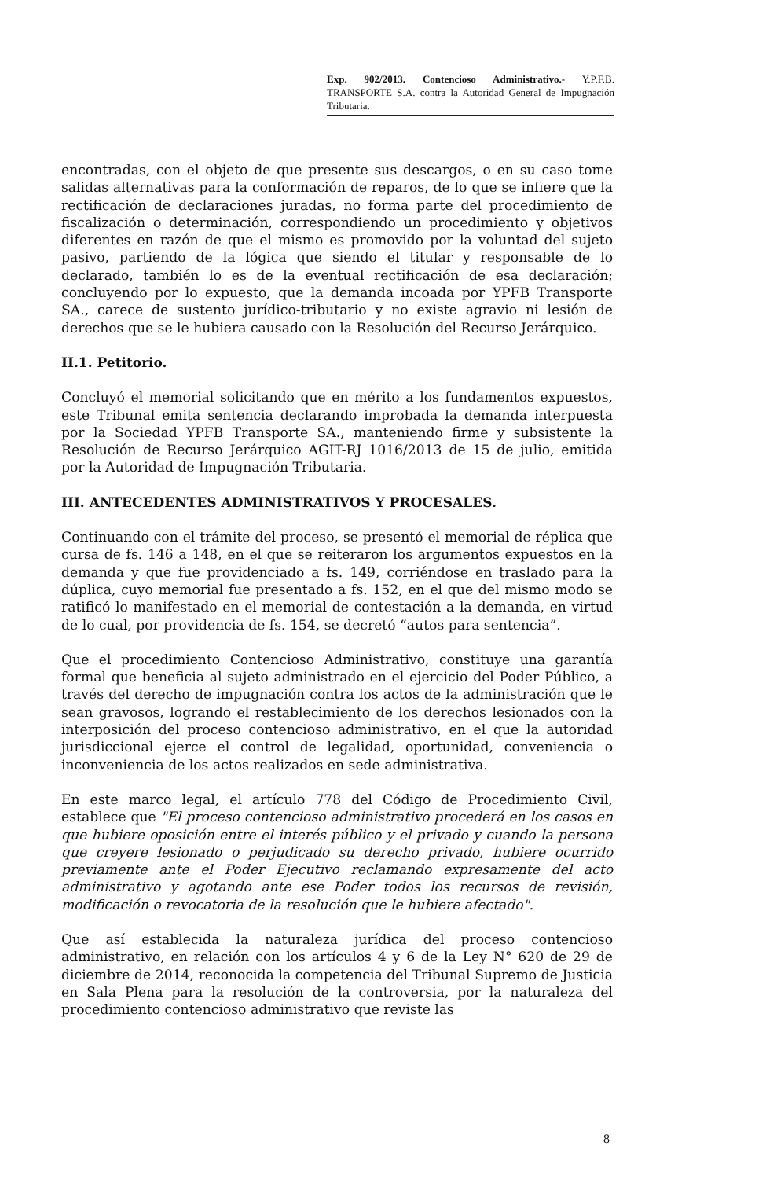Exp. 902/2013. Contencioso Administrativo.- Y.P.F.B. TRANSPORTE S.A. contra la Autoridad General de Impugnación Tributaria.
encontradas, con el objeto de que presente sus descargos, o en su caso tome salidas alternativas para la conformación de reparos, de lo que se infiere que la rectificación de declaraciones juradas, no forma parte del procedimiento de fiscalización o determinación, correspondiendo un procedimiento y objetivos diferentes en razón de que el mismo es promovido por la voluntad del sujeto pasivo, partiendo de la lógica que siendo el titular y responsable de lo declarado, también lo es de la eventual rectificación de esa declaración; concluyendo por lo expuesto, que la demanda incoada por YPFB Transporte SA., carece de sustento jurídico-tributario y no existe agravio ni lesión de derechos que se le hubiera causado con la Resolución del Recurso Jerárquico.
II.1. Petitorio.
Concluyó el memorial solicitando que en mérito a los fundamentos expuestos, este Tribunal emita sentencia declarando improbada la demanda interpuesta por la Sociedad YPFB Transporte SA., manteniendo firme y subsistente la Resolución de Recurso Jerárquico AGIT-RJ 1016/2013 de 15 de julio, emitida por la Autoridad de Impugnación Tributaria.
III. ANTECEDENTES ADMINISTRATIVOS Y PROCESALES.
Continuando con el trámite del proceso, se presentó el memorial de réplica que cursa de fs. 146 a 148, en el que se reiteraron los argumentos expuestos en la demanda y que fue providenciado a fs. 149, corriéndose en traslado para la dúplica, cuyo memorial fue presentado a fs. 152, en el que del mismo modo se ratificó lo manifestado en el memorial de contestación a la demanda, en virtud de lo cual, por providencia de fs. 154, se decretó “autos para sentencia”.
Que el procedimiento Contencioso Administrativo, constituye una garantía formal que beneficia al sujeto administrado en el ejercicio del Poder Público, a través del derecho de impugnación contra los actos de la administración que le sean gravosos, logrando el restablecimiento de los derechos lesionados con la interposición del proceso contencioso administrativo, en el que la autoridad jurisdiccional ejerce el control de legalidad, oportunidad, conveniencia o inconveniencia de los actos realizados en sede administrativa.
En este marco legal, el artículo 778 del Código de Procedimiento Civil, establece que "El proceso contencioso administrativo procederá en los casos en que hubiere oposición entre el interés público y el privado y cuando la persona que creyere lesionado o perjudicado su derecho privado, hubiere ocurrido previamente ante el Poder Ejecutivo reclamando expresamente del acto administrativo y agotando ante ese Poder todos los recursos de revisión, modificación o revocatoria de la resolución que le hubiere afectado".
Que así establecida la naturaleza jurídica del proceso contencioso administrativo, en relación con los artículos 4 y 6 de la Ley N° 620 de 29 de diciembre de 2014, reconocida la competencia del Tribunal Supremo de Justicia en Sala Plena para la resolución de la controversia, por la naturaleza del procedimiento contencioso administrativo que reviste las
8